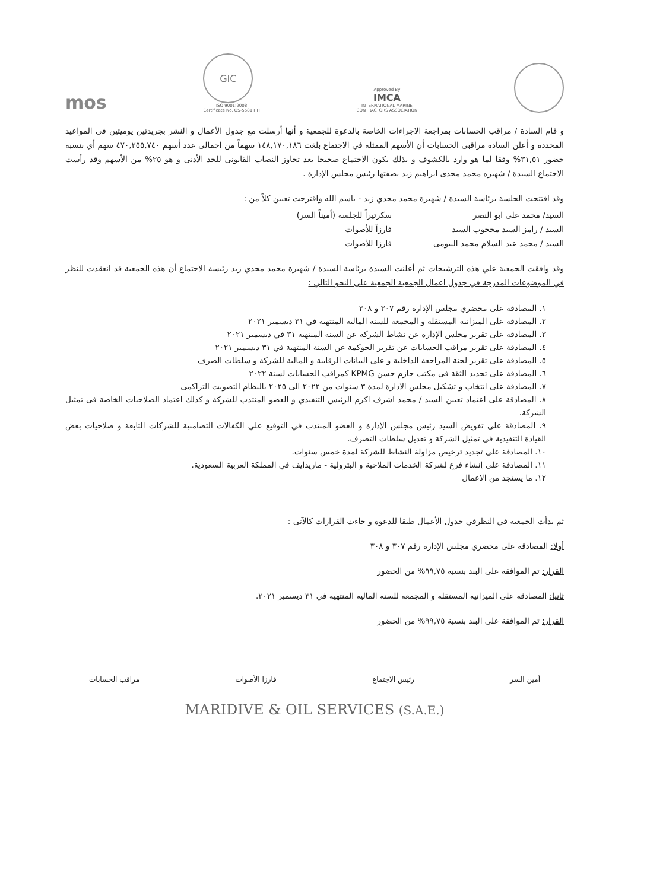mos
GIC
ISO 9001:2008
Certificate No. QS-5581 HH
Approved By
IMCA
INTERNATIONAL MARINE
CONTRACTORS ASSOCIATION
و قام السادة / مراقب الحسابات بمراجعة الاجراءات الخاصة بالدعوة للجمعية و أنها أرسلت مع جدول الأعمال و النشر بجريدتين يوميتين فى المواعيد المحددة و أعلن السادة مراقبى الحسابات أن الأسهم الممثلة في الاجتماع بلغت ١٤٨,١٧٠,١٨٦ سهماً من اجمالى عدد أسهم ٤٧٠,٢٥٥,٧٤٠ سهم أي بنسبة حضور ٣١,٥١% وفقا لما هو وارد بالكشوف و بذلك يكون الاجتماع صحيحا بعد تجاوز النصاب القانونى للحد الأدنى و هو ٢٥% من الأسهم وقد رأست الاجتماع السيدة / شهيره محمد مجدى ابراهيم زيد بصفتها رئيس مجلس الإدارة .
وقد افتتحت الجلسة برئاسة السيدة / شهيرة محمد مجدي زيد - باسم الله واقترحت تعيين كلاً من :
السيد/ محمد على ابو النصر سكرتيراً للجلسة (أميناً السر)
السيد / رامز السيد محجوب السيد فارزاً للأصوات
السيد / محمد عبد السلام محمد البيومى فارزا للأصوات
وقد وافقت الجمعية علي هذه الترشيحات ثم أعلنت السيدة برئاسة السيدة / شهيرة محمد مجدي زيد رئيسة الاجتماع أن هذه الجمعية قد انعقدت للنظر في الموضوعات المدرجة في جدول اعمال الجمعية الجمعية على النحو التالي :
١. المصادقة على محضري مجلس الإدارة رقم ٣٠٧ و ٣٠٨
٢. المصادقة على الميزانية المستقلة و المجمعة للسنة المالية المنتهية في ٣١ ديسمبر ٢٠٢١
٣. المصادقة على تقرير مجلس الإدارة عن نشاط الشركة عن السنة المنتهية ٣١ في ديسمبر ٢٠٢١
٤. المصادقة على تقرير مراقب الحسابات عن تقرير الحوكمة عن السنة المنتهية في ٣١ ديسمبر ٢٠٢١
٥. المصادقة على تقرير لجنة المراجعة الداخلية و على البيانات الرقابية و المالية للشركة و سلطات الصرف
٦. المصادقة على تجديد الثقة فى مكتب حازم حسن KPMG كمراقب الحسابات لسنة ٢٠٢٢
٧. المصادقة على انتخاب و تشكيل مجلس الادارة لمدة ٣ سنوات من ٢٠٢٢ الى ٢٠٢٥ بالنظام التصويت التراكمى
٨. المصادقة على اعتماد تعيين السيد / محمد اشرف اكرم الرئيس التنفيذي و العضو المنتدب للشركة و كذلك اعتماد الصلاحيات الخاصة فى تمثيل الشركة.
٩. المصادقة على تفويض السيد رئيس مجلس الإدارة و العضو المنتدب في التوقيع علي الكفالات التضامنية للشركات التابعة و صلاحيات بعض القيادة التنفيذية فى تمثيل الشركة و تعديل سلطات التصرف.
١٠. المصادقة على تجديد ترخيص مزاولة النشاط للشركة لمدة خمس سنوات.
١١. المصادقة على إنشاء فرع لشركة الخدمات الملاحية و البترولية - ماريدايف في المملكة العربية السعودية.
١٢. ما يستجد من الاعمال
ثم بدأت الجمعية في النظرفي جدول الأعمال طبقا للدعوة و جاءت القرارات كالآتى :
أولا: المصادقة على محضري مجلس الإدارة رقم ٣٠٧ و ٣٠٨
القرار: تم الموافقة على البند بنسبة ٩٩,٧٥% من الحضور
ثانيا: المصادقة على الميزانية المستقلة و المجمعة للسنة المالية المنتهية في ٣١ ديسمبر ٢٠٢١.
القرار: تم الموافقة على البند بنسبة ٩٩,٧٥% من الحضور
أمين السر رئيس الاجتماع فارزا الأصوات مراقب الحسابات
MARIDIVE & OIL SERVICES (S.A.E.)